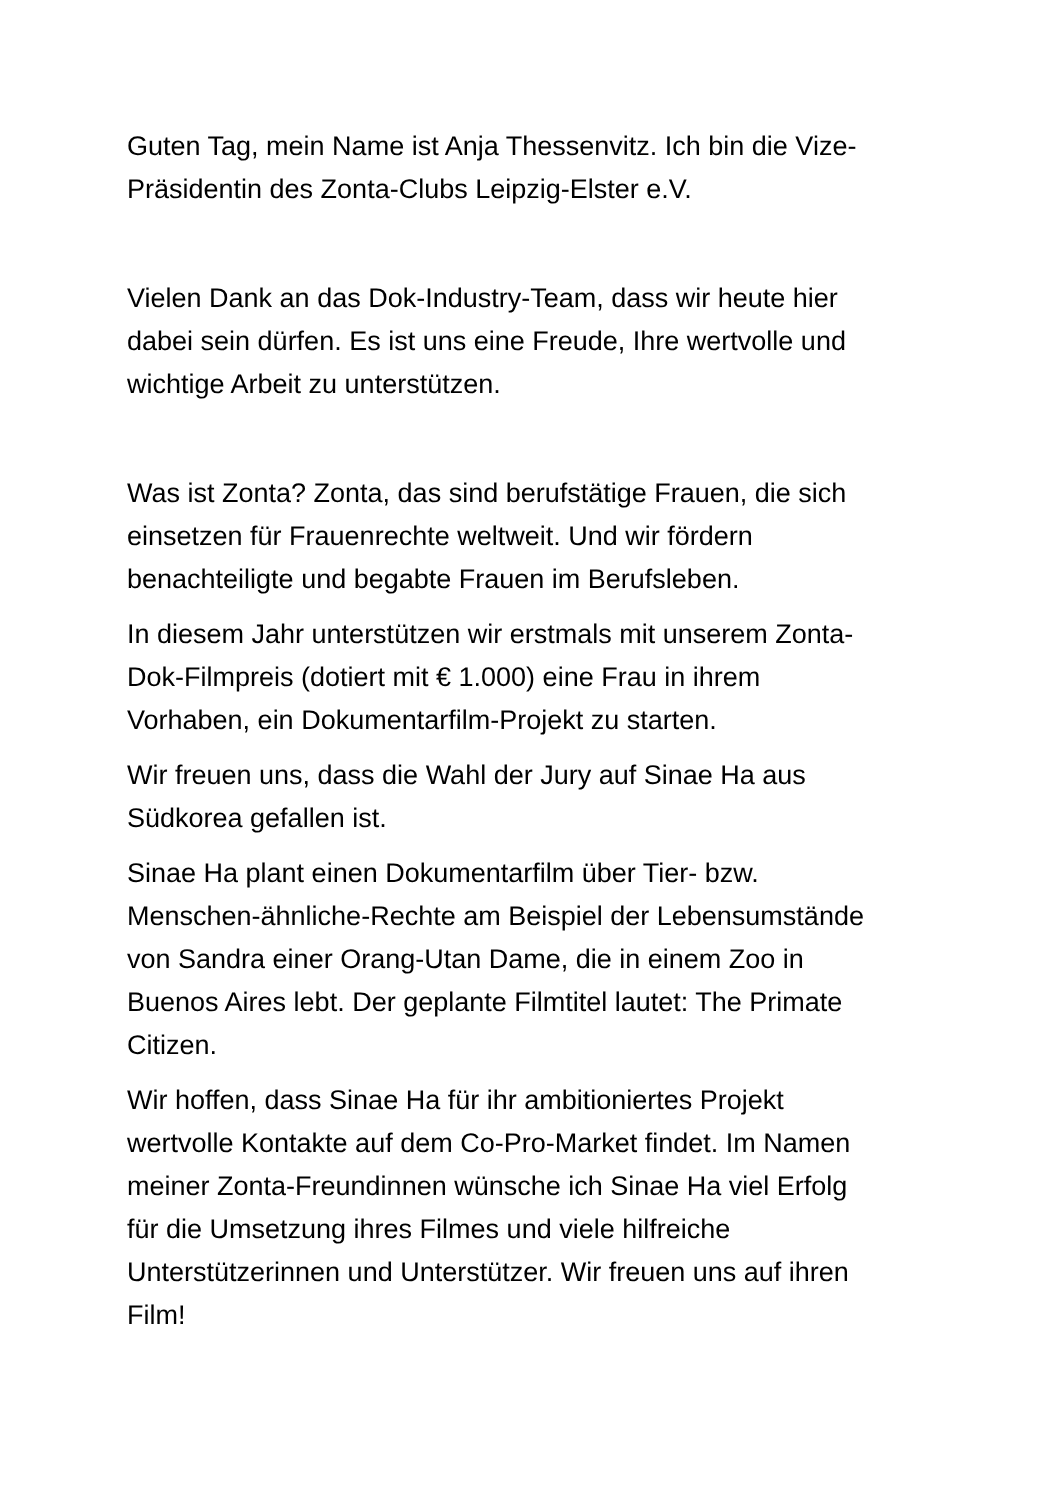Guten Tag, mein Name ist Anja Thessenvitz. Ich bin die Vize-
Präsidentin des Zonta-Clubs Leipzig-Elster e.V.
Vielen Dank an das Dok-Industry-Team, dass wir heute hier
dabei sein dürfen. Es ist uns eine Freude, Ihre wertvolle und
wichtige Arbeit zu unterstützen.
Was ist Zonta? Zonta, das sind berufstätige Frauen, die sich
einsetzen für Frauenrechte weltweit. Und wir fördern
benachteiligte und begabte Frauen im Berufsleben.
In diesem Jahr unterstützen wir erstmals mit unserem Zonta-
Dok-Filmpreis (dotiert mit € 1.000) eine Frau in ihrem
Vorhaben, ein Dokumentarfilm-Projekt zu starten.
Wir freuen uns, dass die Wahl der Jury auf Sinae Ha aus
Südkorea gefallen ist.
Sinae Ha plant einen Dokumentarfilm über Tier- bzw.
Menschen-ähnliche-Rechte am Beispiel der Lebensumstände
von Sandra einer Orang-Utan Dame, die in einem Zoo in
Buenos Aires lebt. Der geplante Filmtitel lautet: The Primate
Citizen.
Wir hoffen, dass Sinae Ha für ihr ambitioniertes Projekt
wertvolle Kontakte auf dem Co-Pro-Market findet. Im Namen
meiner Zonta-Freundinnen wünsche ich Sinae Ha viel Erfolg
für die Umsetzung ihres Filmes und viele hilfreiche
Unterstützerinnen und Unterstützer. Wir freuen uns auf ihren
Film!